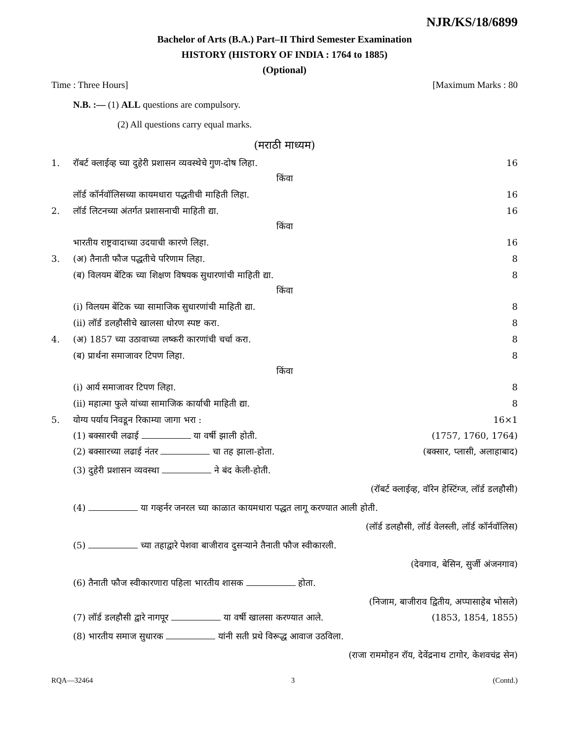NJR/KS/18/6899
Bachelor of Arts (B.A.) Part–II Third Semester Examination
HISTORY (HISTORY OF INDIA : 1764 to 1885)
(Optional)
Time : Three Hours] [Maximum Marks : 80
N.B. :— (1) ALL questions are compulsory.
(2) All questions carry equal marks.
(मराठी माध्यम)
1. रॉबर्ट क्लाईव्ह च्या दुहेरी प्रशासन व्यवस्थेचे गुण-दोष लिहा. 16
किंवा
लॉर्ड कॉर्नवॉलिसच्या कायमधारा पद्धतीची माहिती लिहा. 16
2. लॉर्ड लिटनच्या अंतर्गत प्रशासनाची माहिती द्या. 16
किंवा
भारतीय राष्ट्रवादाच्या उदयाची कारणे लिहा. 16
3. (अ) तैनाती फौज पद्धतीचे परिणाम लिहा. 8
(ब) विलयम बेंटिक च्या शिक्षण विषयक सुधारणांची माहिती द्या. 8
किंवा
(i) विलयम बेंटिक च्या सामाजिक सुधारणांची माहिती द्या. 8
(ii) लॉर्ड डलहौसीचे खालसा धोरण स्पष्ट करा. 8
4. (अ) 1857 च्या उठावाच्या लष्करी कारणांची चर्चा करा. 8
(ब) प्रार्थना समाजावर टिपण लिहा. 8
किंवा
(i) आर्य समाजावर टिपण लिहा. 8
(ii) महात्मा फुले यांच्या सामाजिक कार्याची माहिती द्या. 8
5. योग्य पर्याय निवडून रिकाम्या जागा भरा : 16×1
(1) बक्सारची लढाई या वर्षी झाली होती. (1757, 1760, 1764)
(2) बक्सारच्या लढाई नंतर चा तह झाला-होता. (बक्सार, प्लासी, अलाहाबाद)
(3) दुहेरी प्रशासन व्यवस्था ने बंद केली-होती.
(रॉबर्ट क्लाईव्ह, वॉरेन हेस्टिंग्ज, लॉर्ड डलहौसी)
(4) या गव्हर्नर जनरल च्या काळात कायमधारा पद्धत लागू करण्यात आली होती.
(लॉर्ड डलहौसी, लॉर्ड वेलस्ली, लॉर्ड कॉर्नवॉलिस)
(5) च्या तहाद्वारे पेशवा बाजीराव दुसऱ्याने तैनाती फौज स्वीकारली.
(देवगाव, बेसिन, सुर्जी अंजनगाव)
(6) तैनाती फौज स्वीकारणारा पहिला भारतीय शासक होता.
(निजाम, बाजीराव द्वितीय, अप्पासाहेब भोसले)
(7) लॉर्ड डलहौसी द्वारे नागपूर या वर्षी खालसा करण्यात आले. (1853, 1854, 1855)
(8) भारतीय समाज सुधारक यांनी सती प्रथे विरूद्ध आवाज उठविला.
(राजा राममोहन रॉय, देवेंद्रनाथ टागोर, केशवचंद्र सेन)
RQA—32464 3 (Contd.)